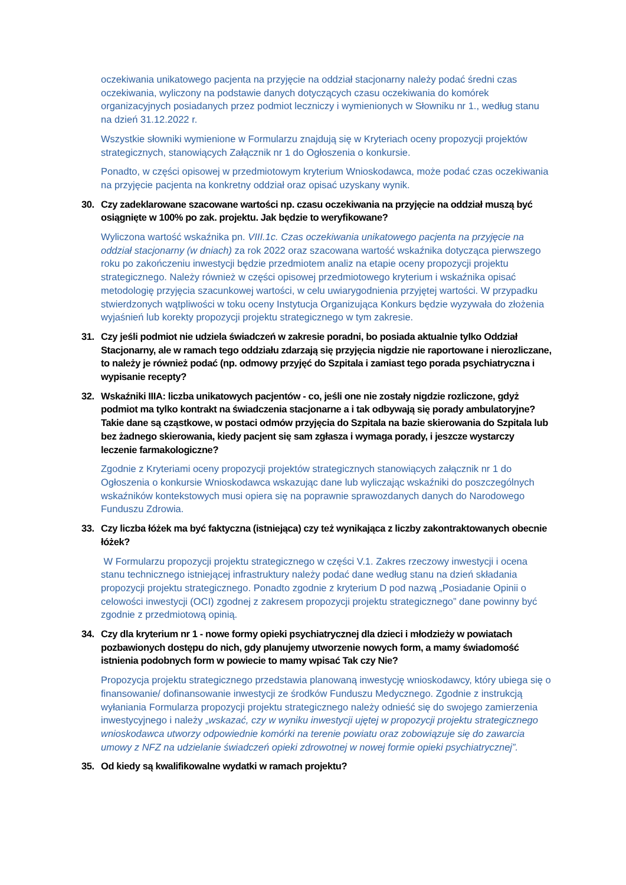oczekiwania unikatowego pacjenta na przyjęcie na oddział stacjonarny należy podać średni czas oczekiwania, wyliczony na podstawie danych dotyczących czasu oczekiwania do komórek organizacyjnych posiadanych przez podmiot leczniczy i wymienionych w Słowniku nr 1., według stanu na dzień 31.12.2022 r.
Wszystkie słowniki wymienione w Formularzu znajdują się w Kryteriach oceny propozycji projektów strategicznych, stanowiących Załącznik nr 1 do Ogłoszenia o konkursie.
Ponadto, w części opisowej w przedmiotowym kryterium Wnioskodawca, może podać czas oczekiwania na przyjęcie pacjenta na konkretny oddział oraz opisać uzyskany wynik.
30. Czy zadeklarowane szacowane wartości np. czasu oczekiwania na przyjęcie na oddział muszą być osiągnięte w 100% po zak. projektu. Jak będzie to weryfikowane?
Wyliczona wartość wskaźnika pn. VIII.1c. Czas oczekiwania unikatowego pacjenta na przyjęcie na oddział stacjonarny (w dniach) za rok 2022 oraz szacowana wartość wskaźnika dotycząca pierwszego roku po zakończeniu inwestycji będzie przedmiotem analiz na etapie oceny propozycji projektu strategicznego. Należy również w części opisowej przedmiotowego kryterium i wskaźnika opisać metodologię przyjęcia szacunkowej wartości, w celu uwiarygodnienia przyjętej wartości. W przypadku stwierdzonych wątpliwości w toku oceny Instytucja Organizująca Konkurs będzie wyzywała do złożenia wyjaśnień lub korekty propozycji projektu strategicznego w tym zakresie.
31. Czy jeśli podmiot nie udziela świadczeń w zakresie poradni, bo posiada aktualnie tylko Oddział Stacjonarny, ale w ramach tego oddziału zdarzają się przyjęcia nigdzie nie raportowane i nierozliczane, to należy je również podać (np. odmowy przyjęć do Szpitala i zamiast tego porada psychiatryczna i wypisanie recepty?
32. Wskaźniki IIIA: liczba unikatowych pacjentów - co, jeśli one nie zostały nigdzie rozliczone, gdyż podmiot ma tylko kontrakt na świadczenia stacjonarne a i tak odbywają się porady ambulatoryjne? Takie dane są cząstkowe, w postaci odmów przyjęcia do Szpitala na bazie skierowania do Szpitala lub bez żadnego skierowania, kiedy pacjent się sam zgłasza i wymaga porady, i jeszcze wystarczy leczenie farmakologiczne?
Zgodnie z Kryteriami oceny propozycji projektów strategicznych stanowiących załącznik nr 1 do Ogłoszenia o konkursie Wnioskodawca wskazując dane lub wyliczając wskaźniki do poszczególnych wskaźników kontekstowych musi opiera się na poprawnie sprawozdanych danych do Narodowego Funduszu Zdrowia.
33. Czy liczba łóżek ma być faktyczna (istniejąca) czy też wynikająca z liczby zakontraktowanych obecnie łóżek?
W Formularzu propozycji projektu strategicznego w części V.1. Zakres rzeczowy inwestycji i ocena stanu technicznego istniejącej infrastruktury należy podać dane według stanu na dzień składania propozycji projektu strategicznego. Ponadto zgodnie z kryterium D pod nazwą „Posiadanie Opinii o celowości inwestycji (OCI) zgodnej z zakresem propozycji projektu strategicznego” dane powinny być zgodnie z przedmiotową opinią.
34. Czy dla kryterium nr 1 - nowe formy opieki psychiatrycznej dla dzieci i młodzieży w powiatach pozbawionych dostępu do nich, gdy planujemy utworzenie nowych form, a mamy świadomość istnienia podobnych form w powiecie to mamy wpisać Tak czy Nie?
Propozycja projektu strategicznego przedstawia planowaną inwestycję wnioskodawcy, który ubiega się o finansowanie/ dofinansowanie inwestycji ze środków Funduszu Medycznego. Zgodnie z instrukcją wyłaniania Formularza propozycji projektu strategicznego należy odnieść się do swojego zamierzenia inwestycyjnego i należy „wskazać, czy w wyniku inwestycji ujętej w propozycji projektu strategicznego wnioskodawca utworzy odpowiednie komórki na terenie powiatu oraz zobowiązuje się do zawarcia umowy z NFZ na udzielanie świadczeń opieki zdrowotnej w nowej formie opieki psychiatrycznej”.
35. Od kiedy są kwalifikowalne wydatki w ramach projektu?